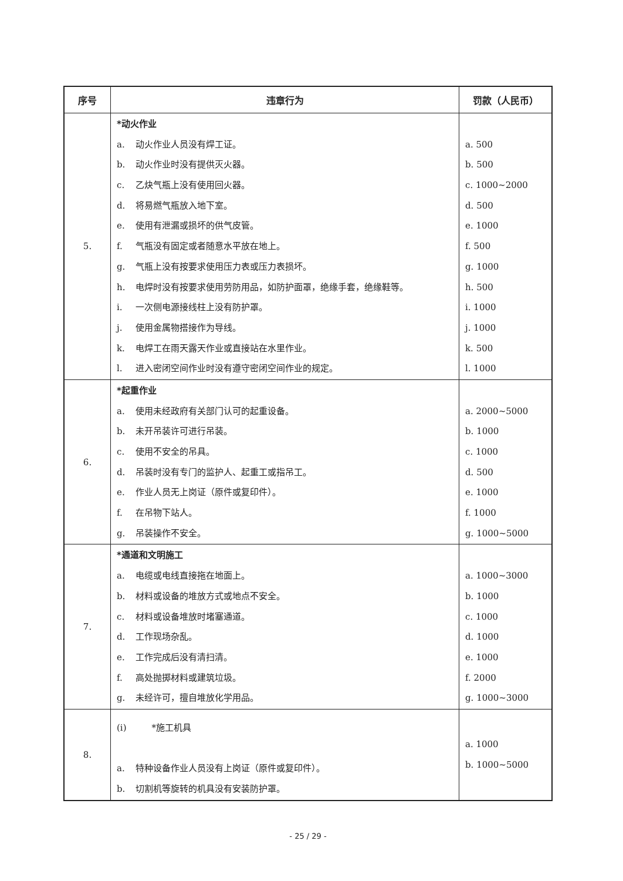| 序号 | 违章行为 | 罚款（人民币） |
| --- | --- | --- |
| 5. | *动火作业 a. 动火作业人员没有焊工证。 b. 动火作业时没有提供灭火器。 c. 乙炔气瓶上没有使用回火器。 d. 将易燃气瓶放入地下室。 e. 使用有泄漏或损坏的供气皮管。 f. 气瓶没有固定或者随意水平放在地上。 g. 气瓶上没有按要求使用压力表或压力表损坏。 h. 电焊时没有按要求使用劳防用品，如防护面罩，绝缘手套，绝缘鞋等。 i. 一次侧电源接线柱上没有防护罩。 j. 使用金属物搭接作为导线。 k. 电焊工在雨天露天作业或直接站在水里作业。 l. 进入密闭空间作业时没有遵守密闭空间作业的规定。 | a. 500 b. 500 c. 1000~2000 d. 500 e. 1000 f. 500 g. 1000 h. 500 i. 1000 j. 1000 k. 500 l. 1000 |
| 6. | *起重作业 a. 使用未经政府有关部门认可的起重设备。 b. 未开吊装许可进行吊装。 c. 使用不安全的吊具。 d. 吊装时没有专门的监护人、起重工或指吊工。 e. 作业人员无上岗证（原件或复印件）。 f. 在吊物下站人。 g. 吊装操作不安全。 | a. 2000~5000 b. 1000 c. 1000 d. 500 e. 1000 f. 1000 g. 1000~5000 |
| 7. | *通道和文明施工 a. 电缆或电线直接拖在地面上。 b. 材料或设备的堆放方式或地点不安全。 c. 材料或设备堆放时堵塞通道。 d. 工作现场杂乱。 e. 工作完成后没有清扫清。 f. 高处抛掷材料或建筑垃圾。 g. 未经许可，擅自堆放化学用品。 | a. 1000~3000 b. 1000 c. 1000 d. 1000 e. 1000 f. 2000 g. 1000~3000 |
| 8. | (i) *施工机具 a. 特种设备作业人员没有上岗证（原件或复印件）。 b. 切割机等旋转的机具没有安装防护罩。 | a. 1000 b. 1000~5000 |
- 25 / 29 -